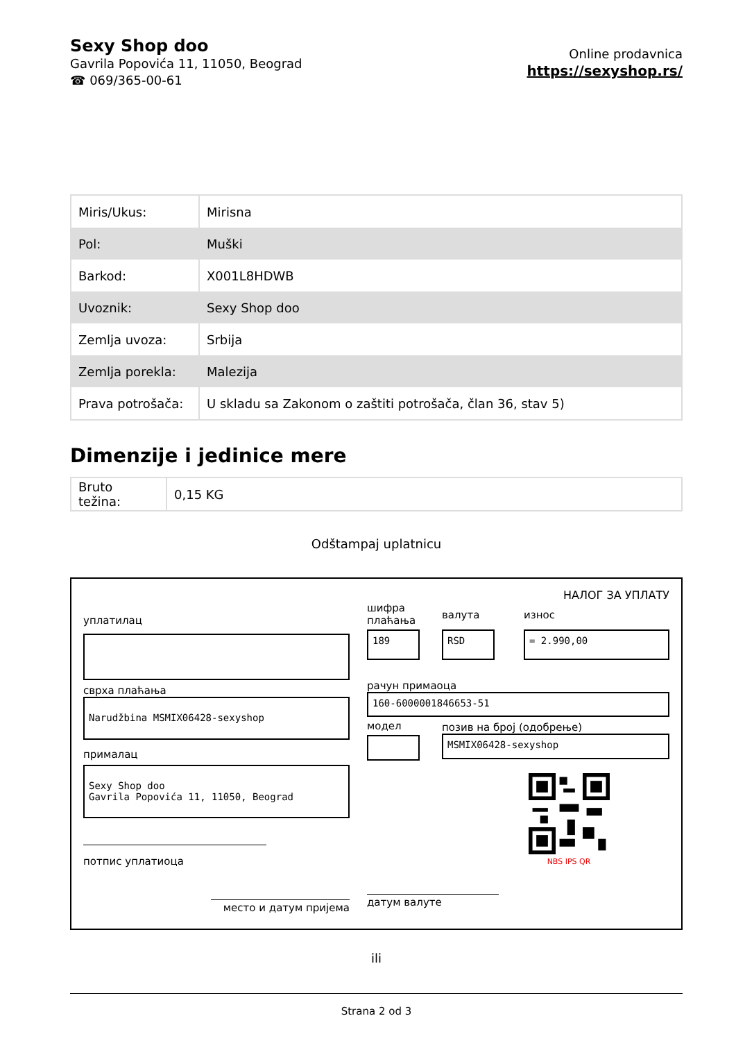Sexy Shop doo
Gavrila Popovića 11, 11050, Beograd
☎ 069/365-00-61
Online prodavnica
https://sexyshop.rs/
| Miris/Ukus: | Mirisna |
| Pol: | Muški |
| Barkod: | X001L8HDWB |
| Uvoznik: | Sexy Shop doo |
| Zemlja uvoza: | Srbija |
| Zemlja porekla: | Malezija |
| Prava potrošača: | U skladu sa Zakonom o zaštiti potrošača, član 36, stav 5) |
Dimenzije i jedinice mere
| Bruto težina: | 0,15 KG |
Odštampaj uplatnicu
НАЛОГ ЗА УПЛАТУ
уплатилац
сврха плаћања
Narudžbina MSMIX06428-sexyshop
прималац
Sexy Shop doo
Gavrila Popovića 11, 11050, Beograd
потпис уплатиоца
место и датум пријема
шифра
плаћања
189
валута
RSD
износ
= 2.990,00
рачун примаоца
160-6000001846653-51
модел позив на број (одобрење)
MSMIX06428-sexyshop
NBS IPS QR
датум валуте
ili
Strana 2 od 3